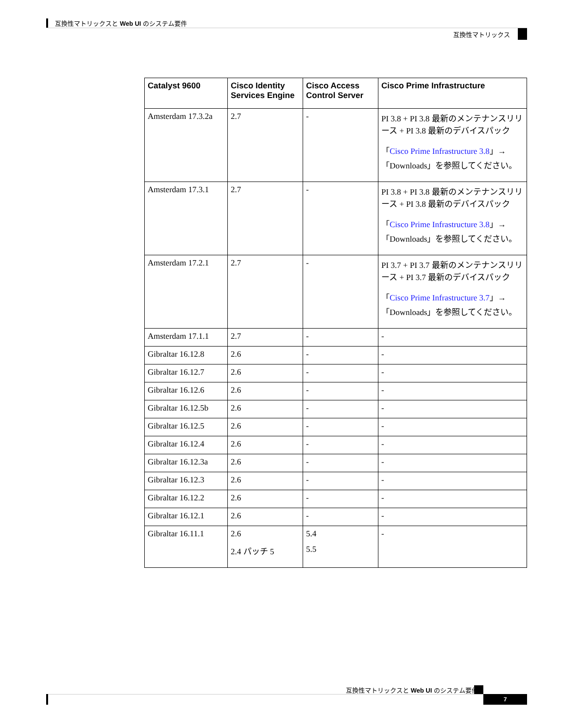互換性マトリックスと Web UI のシステム要件
互換性マトリックス
| Catalyst 9600 | Cisco Identity Services Engine | Cisco Access Control Server | Cisco Prime Infrastructure |
| --- | --- | --- | --- |
| Amsterdam 17.3.2a | 2.7 | - | PI 3.8 + PI 3.8 最新のメンテナンスリリース + PI 3.8 最新のデバイスパック 「 Cisco Prime Infrastructure 3.8 」→「Downloads」を参照してください。 |
| Amsterdam 17.3.1 | 2.7 | - | PI 3.8 + PI 3.8 最新のメンテナンスリリース + PI 3.8 最新のデバイスパック 「 Cisco Prime Infrastructure 3.8 」→「Downloads」を参照してください。 |
| Amsterdam 17.2.1 | 2.7 | - | PI 3.7 + PI 3.7 最新のメンテナンスリリース + PI 3.7 最新のデバイスパック 「 Cisco Prime Infrastructure 3.7 」→「Downloads」を参照してください。 |
| Amsterdam 17.1.1 | 2.7 | - | - |
| Gibraltar 16.12.8 | 2.6 | - | - |
| Gibraltar 16.12.7 | 2.6 | - | - |
| Gibraltar 16.12.6 | 2.6 | - | - |
| Gibraltar 16.12.5b | 2.6 | - | - |
| Gibraltar 16.12.5 | 2.6 | - | - |
| Gibraltar 16.12.4 | 2.6 | - | - |
| Gibraltar 16.12.3a | 2.6 | - | - |
| Gibraltar 16.12.3 | 2.6 | - | - |
| Gibraltar 16.12.2 | 2.6 | - | - |
| Gibraltar 16.12.1 | 2.6 | - | - |
| Gibraltar 16.11.1 | 2.6 2.4 パッチ 5 | 5.4 5.5 | - |
互換性マトリックスと Web UI のシステム要件
7